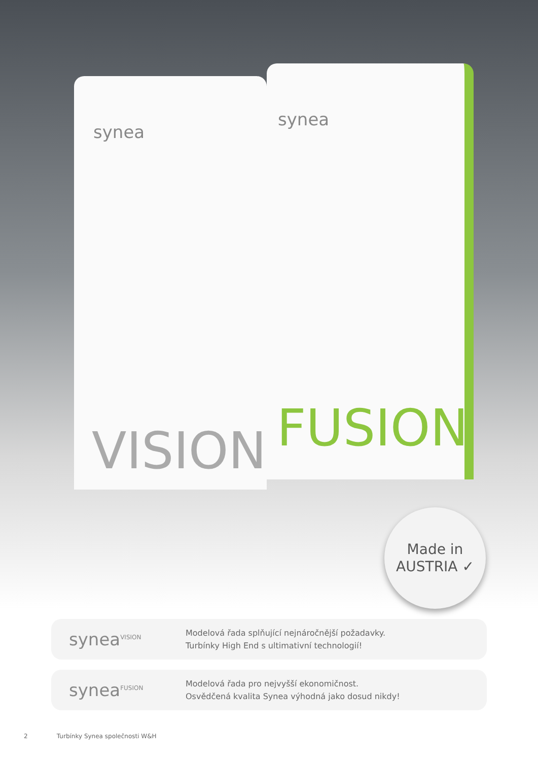synea
VISION
synea
FUSION
Made in
AUSTRIA ✓
synea<sup>VISION</sup>
Modelová řada splňující nejnáročnější požadavky.
Turbínky High End s ultimativní technologií!
synea<sup>FUSION</sup>
Modelová řada pro nejvyšší ekonomičnost.
Osvědčená kvalita Synea výhodná jako dosud nikdy!
2 Turbínky Synea společnosti W&H